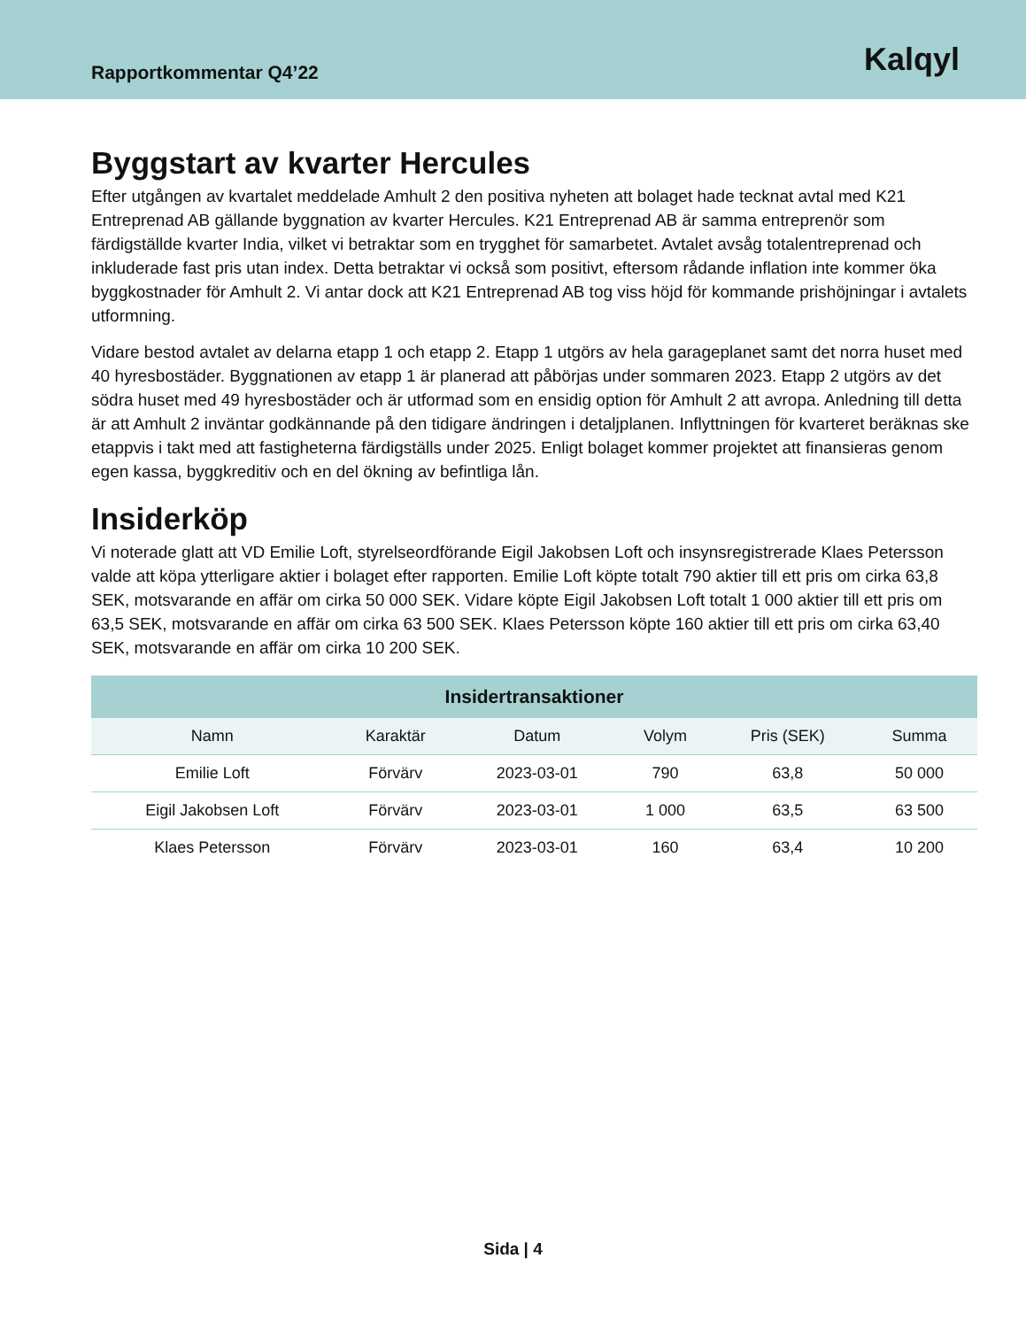Rapportkommentar Q4’22
Kalqyl
Byggstart av kvarter Hercules
Efter utgången av kvartalet meddelade Amhult 2 den positiva nyheten att bolaget hade tecknat avtal med K21 Entreprenad AB gällande byggnation av kvarter Hercules. K21 Entreprenad AB är samma entreprenör som färdigställde kvarter India, vilket vi betraktar som en trygghet för samarbetet. Avtalet avsåg totalentreprenad och inkluderade fast pris utan index. Detta betraktar vi också som positivt, eftersom rådande inflation inte kommer öka byggkostnader för Amhult 2. Vi antar dock att K21 Entreprenad AB tog viss höjd för kommande prishöjningar i avtalets utformning.
Vidare bestod avtalet av delarna etapp 1 och etapp 2. Etapp 1 utgörs av hela garageplanet samt det norra huset med 40 hyresbostäder. Byggnationen av etapp 1 är planerad att påbörjas under sommaren 2023. Etapp 2 utgörs av det södra huset med 49 hyresbostäder och är utformad som en ensidig option för Amhult 2 att avropa. Anledning till detta är att Amhult 2 inväntar godkännande på den tidigare ändringen i detaljplanen. Inflyttningen för kvarteret beräknas ske etappvis i takt med att fastigheterna färdigställs under 2025. Enligt bolaget kommer projektet att finansieras genom egen kassa, byggkreditiv och en del ökning av befintliga lån.
Insiderköp
Vi noterade glatt att VD Emilie Loft, styrelseordförande Eigil Jakobsen Loft och insynsregistrerade Klaes Petersson valde att köpa ytterligare aktier i bolaget efter rapporten. Emilie Loft köpte totalt 790 aktier till ett pris om cirka 63,8 SEK, motsvarande en affär om cirka 50 000 SEK. Vidare köpte Eigil Jakobsen Loft totalt 1 000 aktier till ett pris om 63,5 SEK, motsvarande en affär om cirka 63 500 SEK. Klaes Petersson köpte 160 aktier till ett pris om cirka 63,40 SEK, motsvarande en affär om cirka 10 200 SEK.
| Insidertransaktioner | | | | | |
| --- | --- | --- | --- | --- | --- |
| Namn | Karaktär | Datum | Volym | Pris (SEK) | Summa |
| Emilie Loft | Förvärv | 2023-03-01 | 790 | 63,8 | 50 000 |
| Eigil Jakobsen Loft | Förvärv | 2023-03-01 | 1 000 | 63,5 | 63 500 |
| Klaes Petersson | Förvärv | 2023-03-01 | 160 | 63,4 | 10 200 |
Sida | 4